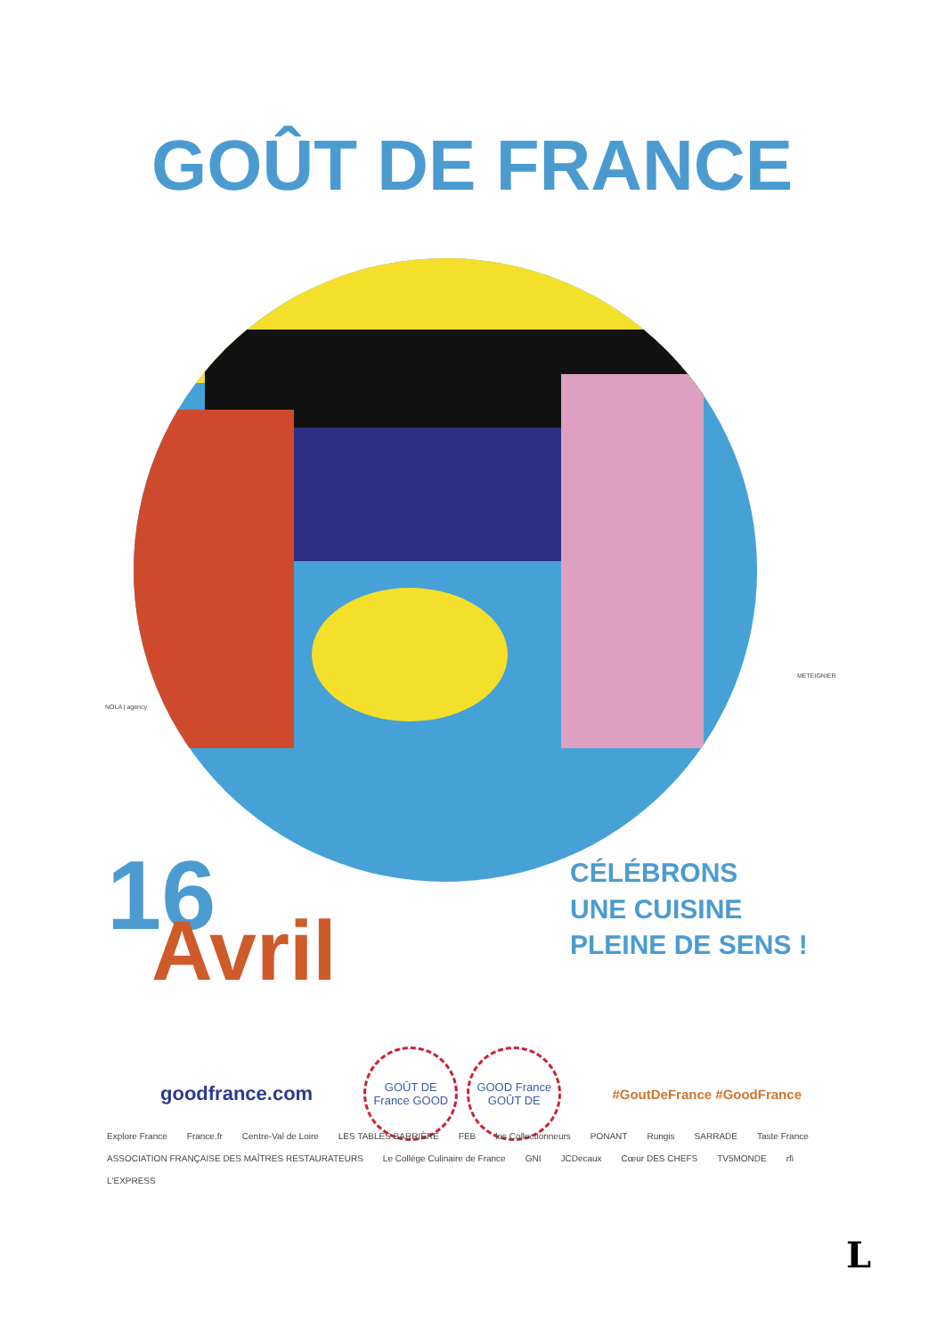GOÛT DE FRANCE
NOLA | agency
METEIGNIER
16
Avril
CÉLÉBRONS
UNE CUISINE
PLEINE DE SENS !
goodfrance.com GOÛT DE France GOOD GOOD France GOÛT DE #GoutDeFrance #GoodFrance
Explore France France.fr Centre-Val de Loire LES TABLES BARRIÈRE FEB les Collectionneurs PONANT Rungis SARRADE Taste France ASSOCIATION FRANÇAISE DES MAÎTRES RESTAURATEURS Le Collège Culinaire de France GNI JCDecaux Cœur DES CHEFS TV5MONDE rfi L'EXPRESS
L